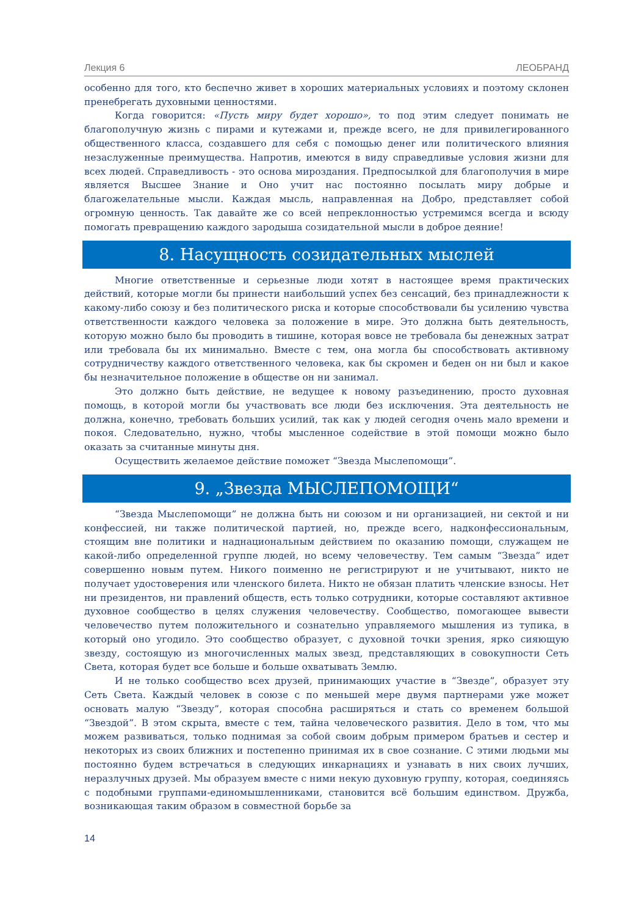Лекция 6 ЛЕОБРАНД
особенно для того, кто беспечно живет в хороших материальных условиях и поэтому склонен пренебрегать духовными ценностями.
Когда говорится: «Пусть миру будет хорошо», то под этим следует понимать не благополучную жизнь с пирами и кутежами и, прежде всего, не для привилегированного общественного класса, создавшего для себя с помощью денег или политического влияния незаслуженные преимущества. Напротив, имеются в виду справедливые условия жизни для всех людей. Справедливость - это основа мироздания. Предпосылкой для благополучия в мире является Высшее Знание и Оно учит нас постоянно посылать миру добрые и благожелательные мысли. Каждая мысль, направленная на Добро, представляет собой огромную ценность. Так давайте же со всей непреклонностью устремимся всегда и всюду помогать превращению каждого зародыша созидательной мысли в доброе деяние!
8. Насущность созидательных мыслей
Многие ответственные и серьезные люди хотят в настоящее время практических действий, которые могли бы принести наибольший успех без сенсаций, без принадлежности к какому-либо союзу и без политического риска и которые способствовали бы усилению чувства ответственности каждого человека за положение в мире. Это должна быть деятельность, которую можно было бы проводить в тишине, которая вовсе не требовала бы денежных затрат или требовала бы их минимально. Вместе с тем, она могла бы способствовать активному сотрудничеству каждого ответственного человека, как бы скромен и беден он ни был и какое бы незначительное положение в обществе он ни занимал.
Это должно быть действие, не ведущее к новому разъединению, просто духовная помощь, в которой могли бы участвовать все люди без исключения. Эта деятельность не должна, конечно, требовать больших усилий, так как у людей сегодня очень мало времени и покоя. Следовательно, нужно, чтобы мысленное содействие в этой помощи можно было оказать за считанные минуты дня.
Осуществить желаемое действие поможет “Звезда Мыслепомощи”.
9. „Звезда МЫСЛЕПОМОЩИ“
“Звезда Мыслепомощи” не должна быть ни союзом и ни организацией, ни сектой и ни конфессией, ни также политической партией, но, прежде всего, надконфессиональным, стоящим вне политики и наднациональным действием по оказанию помощи, служащем не какой-либо определенной группе людей, но всему человечеству. Тем самым “Звезда” идет совершенно новым путем. Никого поименно не регистрируют и не учитывают, никто не получает удостоверения или членского билета. Никто не обязан платить членские взносы. Нет ни президентов, ни правлений обществ, есть только сотрудники, которые составляют активное духовное сообщество в целях служения человечеству. Сообщество, помогающее вывести человечество путем положительного и сознательно управляемого мышления из тупика, в который оно угодило. Это сообщество образует, с духовной точки зрения, ярко сияющую звезду, состоящую из многочисленных малых звезд, представляющих в совокупности Сеть Света, которая будет все больше и больше охватывать Землю.
И не только сообщество всех друзей, принимающих участие в “Звезде”, образует эту Сеть Света. Каждый человек в союзе с по меньшей мере двумя партнерами уже может основать малую “Звезду”, которая способна расширяться и стать со временем большой “Звездой”. В этом скрыта, вместе с тем, тайна человеческого развития. Дело в том, что мы можем развиваться, только поднимая за собой своим добрым примером братьев и сестер и некоторых из своих ближних и постепенно принимая их в свое сознание. С этими людьми мы постоянно будем встречаться в следующих инкарнациях и узнавать в них своих лучших, неразлучных друзей. Мы образуем вместе с ними некую духовную группу, которая, соединяясь с подобными группами-единомышленниками, становится всё большим единством. Дружба, возникающая таким образом в совместной борьбе за
14